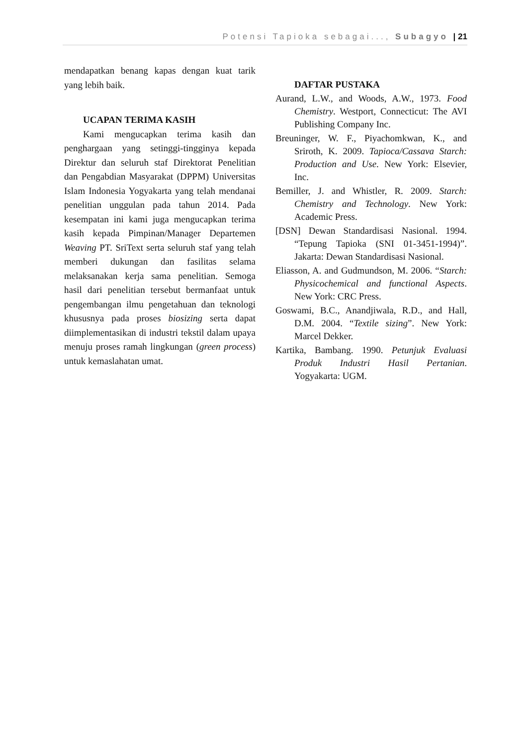Potensi Tapioka sebagai..., Subagyo | 21
mendapatkan benang kapas dengan kuat tarik yang lebih baik.
UCAPAN TERIMA KASIH
Kami mengucapkan terima kasih dan penghargaan yang setinggi-tingginya kepada Direktur dan seluruh staf Direktorat Penelitian dan Pengabdian Masyarakat (DPPM) Universitas Islam Indonesia Yogyakarta yang telah mendanai penelitian unggulan pada tahun 2014. Pada kesempatan ini kami juga mengucapkan terima kasih kepada Pimpinan/Manager Departemen Weaving PT. SriText serta seluruh staf yang telah memberi dukungan dan fasilitas selama melaksanakan kerja sama penelitian. Semoga hasil dari penelitian tersebut bermanfaat untuk pengembangan ilmu pengetahuan dan teknologi khususnya pada proses biosizing serta dapat diimplementasikan di industri tekstil dalam upaya menuju proses ramah lingkungan (green process) untuk kemaslahatan umat.
DAFTAR PUSTAKA
Aurand, L.W., and Woods, A.W., 1973. Food Chemistry. Westport, Connecticut: The AVI Publishing Company Inc.
Breuninger, W. F., Piyachomkwan, K., and Sriroth, K. 2009. Tapioca/Cassava Starch: Production and Use. New York: Elsevier, Inc.
Bemiller, J. and Whistler, R. 2009. Starch: Chemistry and Technology. New York: Academic Press.
[DSN] Dewan Standardisasi Nasional. 1994. “Tepung Tapioka (SNI 01-3451-1994)”. Jakarta: Dewan Standardisasi Nasional.
Eliasson, A. and Gudmundson, M. 2006. “Starch: Physicochemical and functional Aspects. New York: CRC Press.
Goswami, B.C., Anandjiwala, R.D., and Hall, D.M. 2004. “Textile sizing”. New York: Marcel Dekker.
Kartika, Bambang. 1990. Petunjuk Evaluasi Produk Industri Hasil Pertanian. Yogyakarta: UGM.